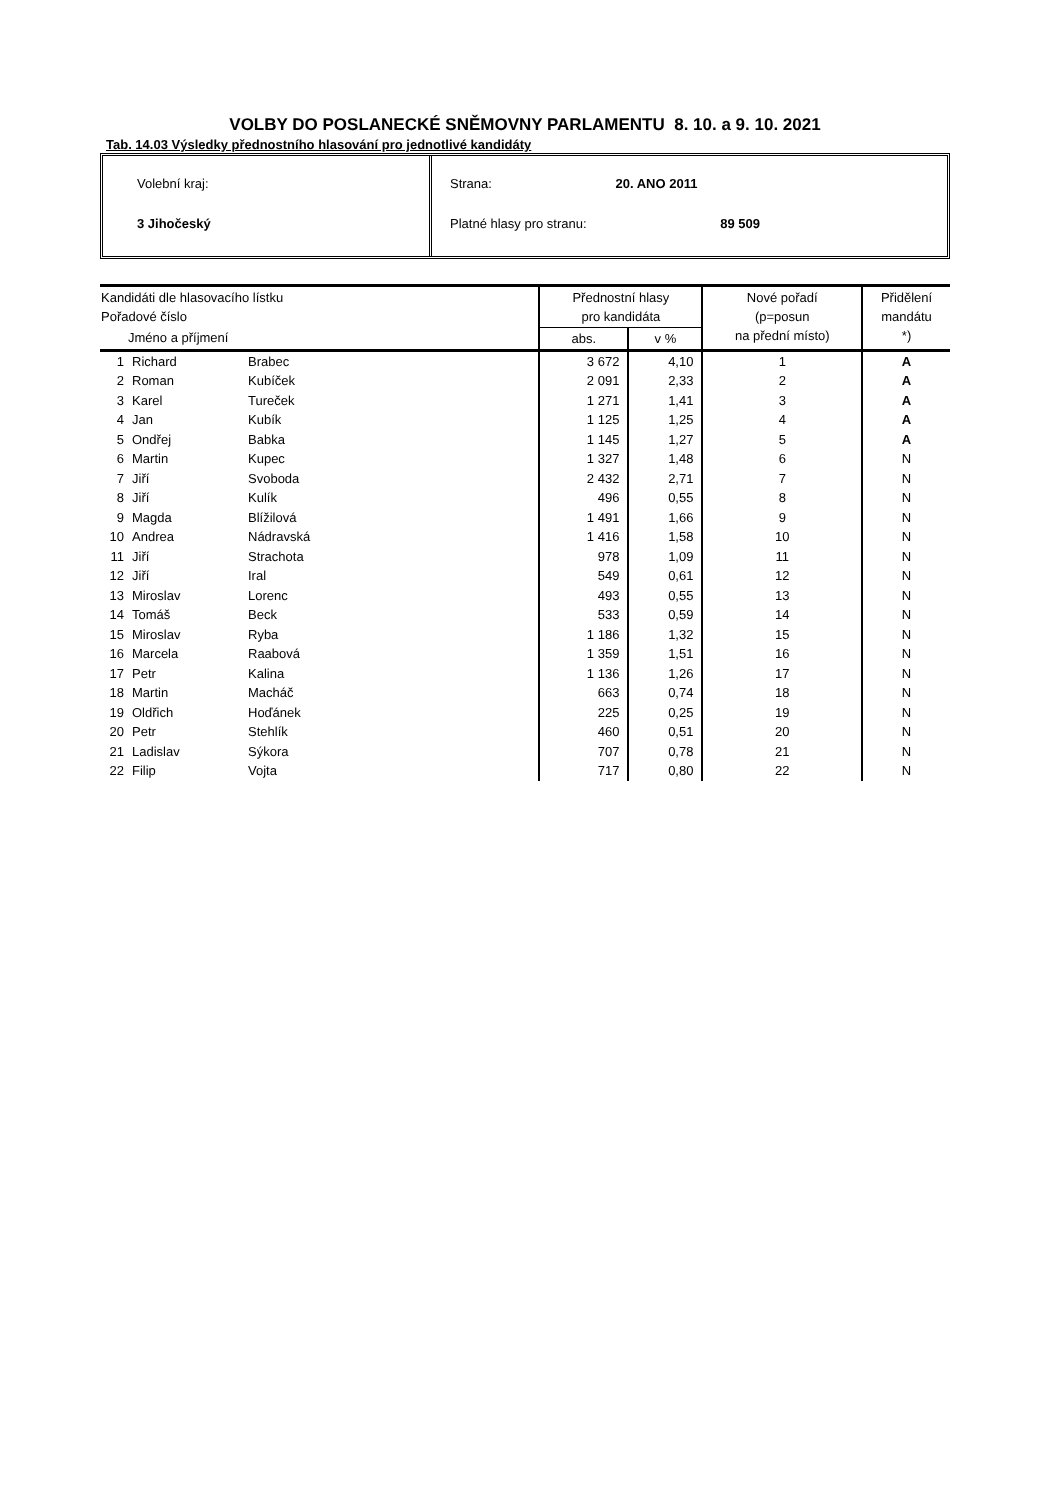VOLBY DO POSLANECKÉ SNĚMOVNY PARLAMENTU 8. 10. a 9. 10. 2021
Tab. 14.03 Výsledky přednostního hlasování pro jednotlivé kandidáty
Volební kraj:
3 Jihočeský
Strana: 20. ANO 2011
Platné hlasy pro stranu: 89 509
| Kandidáti dle hlasovacího lístku Pořadové číslo | | | Přednostní hlasy pro kandidáta | | Nové pořadí (p=posun na přední místo) | Přidělení mandátu *) |
| --- | --- | --- | --- | --- | --- | --- |
| Jméno a příjmení | | | abs. | v % | | |
| 1 | Richard | Brabec | 3 672 | 4,10 | 1 | A |
| 2 | Roman | Kubíček | 2 091 | 2,33 | 2 | A |
| 3 | Karel | Tureček | 1 271 | 1,41 | 3 | A |
| 4 | Jan | Kubík | 1 125 | 1,25 | 4 | A |
| 5 | Ondřej | Babka | 1 145 | 1,27 | 5 | A |
| 6 | Martin | Kupec | 1 327 | 1,48 | 6 | N |
| 7 | Jiří | Svoboda | 2 432 | 2,71 | 7 | N |
| 8 | Jiří | Kulík | 496 | 0,55 | 8 | N |
| 9 | Magda | Blížilová | 1 491 | 1,66 | 9 | N |
| 10 | Andrea | Nádravská | 1 416 | 1,58 | 10 | N |
| 11 | Jiří | Strachota | 978 | 1,09 | 11 | N |
| 12 | Jiří | Iral | 549 | 0,61 | 12 | N |
| 13 | Miroslav | Lorenc | 493 | 0,55 | 13 | N |
| 14 | Tomáš | Beck | 533 | 0,59 | 14 | N |
| 15 | Miroslav | Ryba | 1 186 | 1,32 | 15 | N |
| 16 | Marcela | Raabová | 1 359 | 1,51 | 16 | N |
| 17 | Petr | Kalina | 1 136 | 1,26 | 17 | N |
| 18 | Martin | Macháč | 663 | 0,74 | 18 | N |
| 19 | Oldřich | Hoďánek | 225 | 0,25 | 19 | N |
| 20 | Petr | Stehlík | 460 | 0,51 | 20 | N |
| 21 | Ladislav | Sýkora | 707 | 0,78 | 21 | N |
| 22 | Filip | Vojta | 717 | 0,80 | 22 | N |